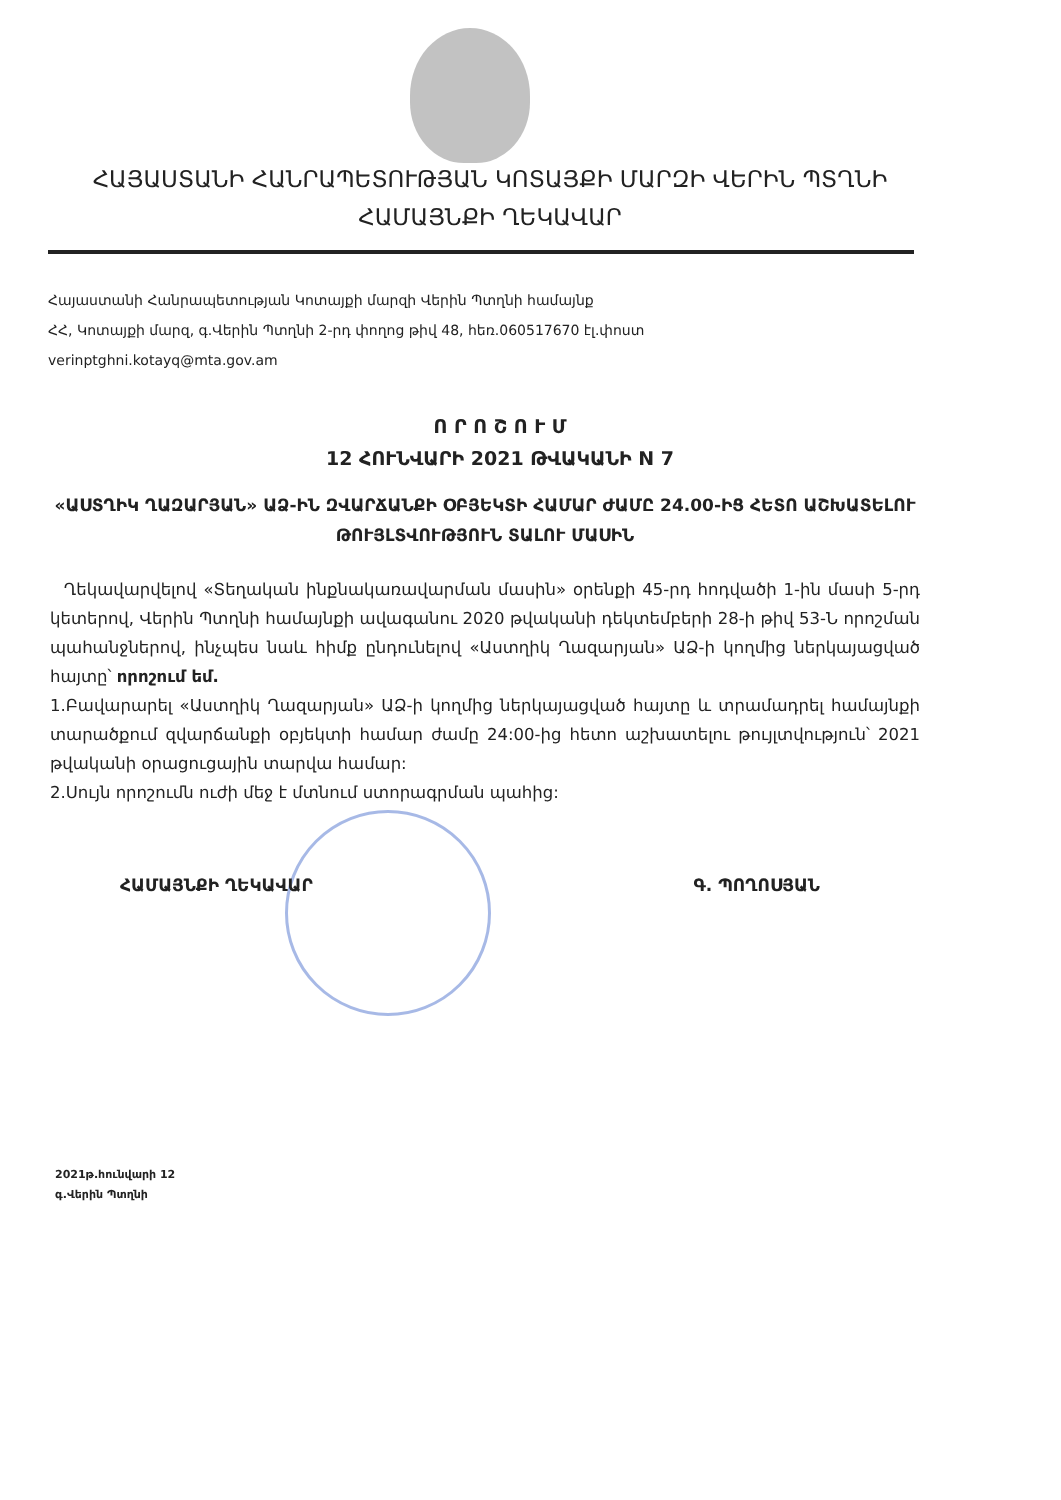ՀԱՅԱՍՏԱՆԻ ՀԱՆՐԱՊԵՏՈՒԹՅԱՆ ԿՈՏԱՅՔԻ ՄԱՐԶԻ ՎԵՐԻՆ ՊՏՂՆԻ
ՀԱՄԱՅՆՔԻ ՂԵԿԱՎԱՐ
Հայաստանի Հանրապետության Կոտայքի մարզի Վերին Պտղնի համայնք
ՀՀ, Կոտայքի մարզ, գ.Վերին Պտղնի 2-րդ փողոց թիվ 48, հեռ.060517670 էլ.փոստ
verinptghni.kotayq@mta.gov.am
Ո Ր Ո Շ Ո Ւ Մ
12 ՀՈՒՆՎԱՐԻ 2021 ԹՎԱԿԱՆԻ N 7
«ԱՍՏՂԻԿ ՂԱԶԱՐՅԱՆ» ԱՁ-ԻՆ ԶՎԱՐՃԱՆՔԻ ՕԲՅԵԿՏԻ ՀԱՄԱՐ ԺԱՄԸ 24.00-ԻՑ ՀԵՏՈ ԱՇԽԱՏԵԼՈՒ ԹՈՒՅԼՏՎՈՒԹՅՈՒՆ ՏԱԼՈՒ ՄԱՍԻՆ
Ղեկավարվելով «Տեղական ինքնակառավարման մասին» օրենքի 45-րդ հոդվածի 1-ին մասի 5-րդ կետերով, Վերին Պտղնի համայնքի ավագանու 2020 թվականի դեկտեմբերի 28-ի թիվ 53-Ն որոշման պահանջներով, ինչպես նաև հիմք ընդունելով «Աստղիկ Ղազարյան» ԱՁ-ի կողմից ներկայացված հայտը՝ որոշում եմ.
1.Բավարարել «Աստղիկ Ղազարյան» ԱՁ-ի կողմից ներկայացված հայտը և տրամադրել համայնքի տարածքում զվարճանքի օբյեկտի համար ժամը 24:00-ից հետո աշխատելու թույլտվություն՝ 2021 թվականի օրացուցային տարվա համար:
2.Սույն որոշումն ուժի մեջ է մտնում ստորագրման պահից:
ՀԱՄԱՅՆՔԻ ՂԵԿԱՎԱՐ Գ. ՊՈՂՈՍՅԱՆ
2021թ.հունվարի 12
գ.Վերին Պտղնի